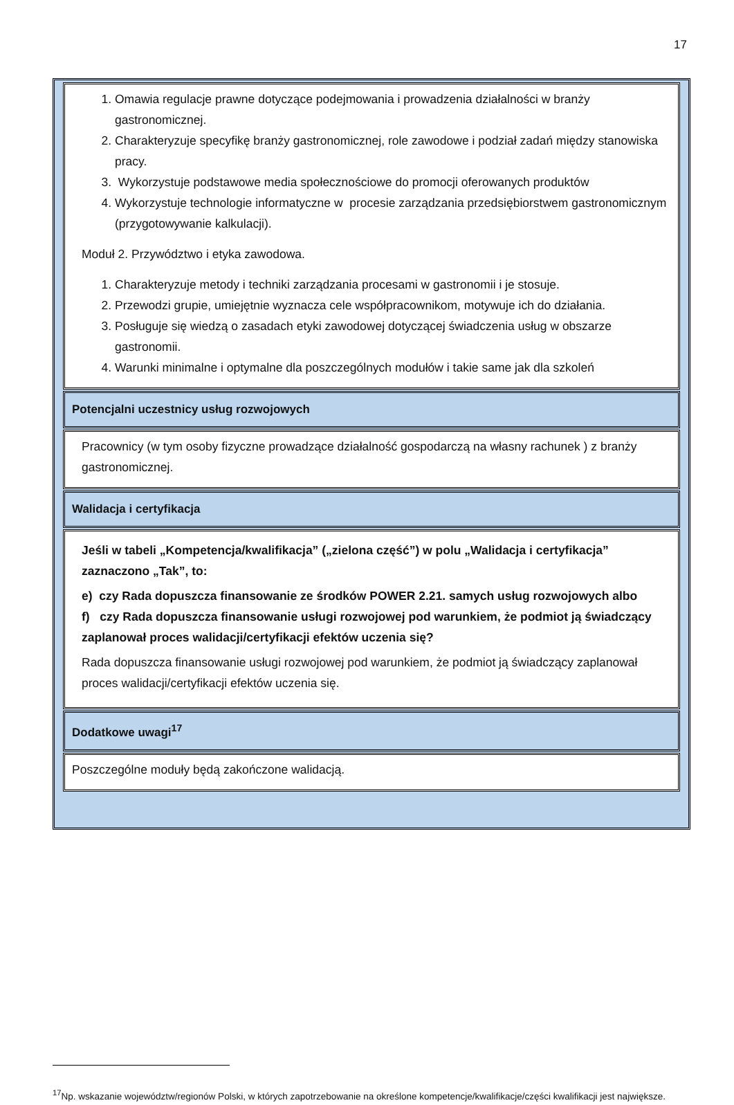17
1. Omawia regulacje prawne dotyczące podejmowania i prowadzenia działalności w branży gastronomicznej.
2. Charakteryzuje specyfikę branży gastronomicznej, role zawodowe i podział zadań między stanowiska pracy.
3. Wykorzystuje podstawowe media społecznościowe do promocji oferowanych produktów
4. Wykorzystuje technologie informatyczne w procesie zarządzania przedsiębiorstwem gastronomicznym (przygotowywanie kalkulacji).
Moduł 2. Przywództwo i etyka zawodowa.
1. Charakteryzuje metody i techniki zarządzania procesami w gastronomii i je stosuje.
2. Przewodzi grupie, umiejętnie wyznacza cele współpracownikom, motywuje ich do działania.
3. Posługuje się wiedzą o zasadach etyki zawodowej dotyczącej świadczenia usług w obszarze gastronomii.
4. Warunki minimalne i optymalne dla poszczególnych modułów i takie same jak dla szkoleń
Potencjalni uczestnicy usług rozwojowych
Pracownicy (w tym osoby fizyczne prowadzące działalność gospodarczą na własny rachunek ) z branży gastronomicznej.
Walidacja i certyfikacja
Jeśli w tabeli „Kompetencja/kwalifikacja” („zielona część”) w polu „Walidacja i certyfikacja” zaznaczono „Tak”, to:
e) czy Rada dopuszcza finansowanie ze środków POWER 2.21. samych usług rozwojowych albo
f) czy Rada dopuszcza finansowanie usługi rozwojowej pod warunkiem, że podmiot ją świadczący zaplanował proces walidacji/certyfikacji efektów uczenia się?
Rada dopuszcza finansowanie usługi rozwojowej pod warunkiem, że podmiot ją świadczący zaplanował proces walidacji/certyfikacji efektów uczenia się.
Dodatkowe uwagi<sup>17</sup>
Poszczególne moduły będą zakończone walidacją.
<sup>17</sup> Np. wskazanie województw/regionów Polski, w których zapotrzebowanie na określone kompetencje/kwalifikacje/części kwalifikacji jest największe.